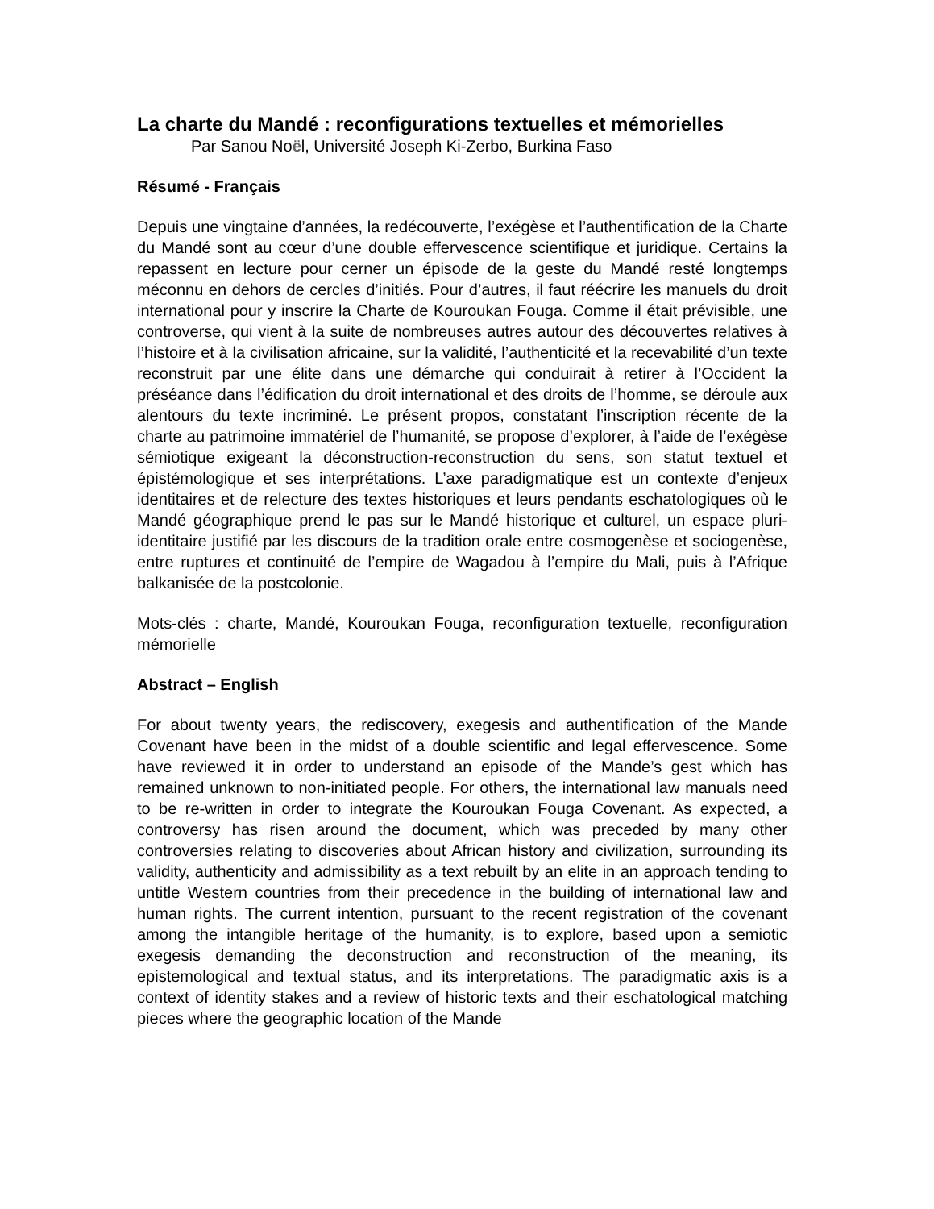La charte du Mandé : reconfigurations textuelles et mémorielles
Par Sanou Noël, Université Joseph Ki-Zerbo, Burkina Faso
Résumé - Français
Depuis une vingtaine d’années, la redécouverte, l’exégèse et l’authentification de la Charte du Mandé sont au cœur d’une double effervescence scientifique et juridique. Certains la repassent en lecture pour cerner un épisode de la geste du Mandé resté longtemps méconnu en dehors de cercles d’initiés. Pour d’autres, il faut réécrire les manuels du droit international pour y inscrire la Charte de Kouroukan Fouga. Comme il était prévisible, une controverse, qui vient à la suite de nombreuses autres autour des découvertes relatives à l’histoire et à la civilisation africaine, sur la validité, l’authenticité et la recevabilité d’un texte reconstruit par une élite dans une démarche qui conduirait à retirer à l’Occident la préséance dans l’édification du droit international et des droits de l’homme, se déroule aux alentours du texte incriminé. Le présent propos, constatant l’inscription récente de la charte au patrimoine immatériel de l’humanité, se propose d’explorer, à l’aide de l’exégèse sémiotique exigeant la déconstruction-reconstruction du sens, son statut textuel et épistémologique et ses interprétations. L’axe paradigmatique est un contexte d’enjeux identitaires et de relecture des textes historiques et leurs pendants eschatologiques où le Mandé géographique prend le pas sur le Mandé historique et culturel, un espace pluri-identitaire justifié par les discours de la tradition orale entre cosmogenèse et sociogenèse, entre ruptures et continuité de l’empire de Wagadou à l’empire du Mali, puis à l’Afrique balkanisée de la postcolonie.
Mots-clés : charte, Mandé, Kouroukan Fouga, reconfiguration textuelle, reconfiguration mémorielle
Abstract – English
For about twenty years, the rediscovery, exegesis and authentification of the Mande Covenant have been in the midst of a double scientific and legal effervescence. Some have reviewed it in order to understand an episode of the Mande’s gest which has remained unknown to non-initiated people. For others, the international law manuals need to be re-written in order to integrate the Kouroukan Fouga Covenant. As expected, a controversy has risen around the document, which was preceded by many other controversies relating to discoveries about African history and civilization, surrounding its validity, authenticity and admissibility as a text rebuilt by an elite in an approach tending to untitle Western countries from their precedence in the building of international law and human rights. The current intention, pursuant to the recent registration of the covenant among the intangible heritage of the humanity, is to explore, based upon a semiotic exegesis demanding the deconstruction and reconstruction of the meaning, its epistemological and textual status, and its interpretations. The paradigmatic axis is a context of identity stakes and a review of historic texts and their eschatological matching pieces where the geographic location of the Mande